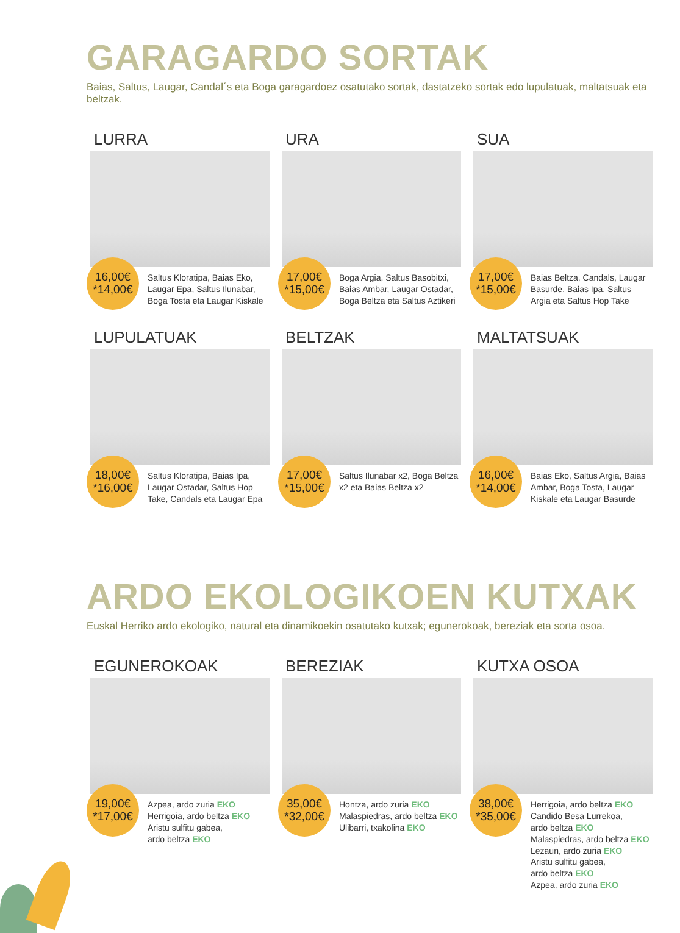GARAGARDO SORTAK
Baias, Saltus, Laugar, Candal´s eta Boga garagardoez osatutako sortak, dastatzeko sortak edo lupulatuak, maltatsuak eta beltzak.
LURRA
16,00€
*14,00€
Saltus Kloratipa, Baias Eko, Laugar Epa, Saltus Ilunabar, Boga Tosta eta Laugar Kiskale
URA
17,00€
*15,00€
Boga Argia, Saltus Basobitxi, Baias Ambar, Laugar Ostadar, Boga Beltza eta Saltus Aztikeri
SUA
17,00€
*15,00€
Baias Beltza, Candals, Laugar Basurde, Baias Ipa, Saltus Argia eta Saltus Hop Take
LUPULATUAK
18,00€
*16,00€
Saltus Kloratipa, Baias Ipa, Laugar Ostadar, Saltus Hop Take, Candals eta Laugar Epa
BELTZAK
17,00€
*15,00€
Saltus Ilunabar x2, Boga Beltza x2 eta Baias Beltza x2
MALTATSUAK
16,00€
*14,00€
Baias Eko, Saltus Argia, Baias Ambar, Boga Tosta, Laugar Kiskale eta Laugar Basurde
ARDO EKOLOGIKOEN KUTXAK
Euskal Herriko ardo ekologiko, natural eta dinamikoekin osatutako kutxak; egunerokoak, bereziak eta sorta osoa.
EGUNEROKOAK
19,00€
*17,00€
Azpea, ardo zuria EKO
Herrigoia, ardo beltza EKO
Aristu sulfitu gabea,
ardo beltza EKO
BEREZIAK
35,00€
*32,00€
Hontza, ardo zuria EKO
Malaspiedras, ardo beltza EKO
Ulibarri, txakolina EKO
KUTXA OSOA
38,00€
*35,00€
Herrigoia, ardo beltza EKO
Candido Besa Lurrekoa,
ardo beltza EKO
Malaspiedras, ardo beltza EKO
Lezaun, ardo zuria EKO
Aristu sulfitu gabea,
ardo beltza EKO
Azpea, ardo zuria EKO